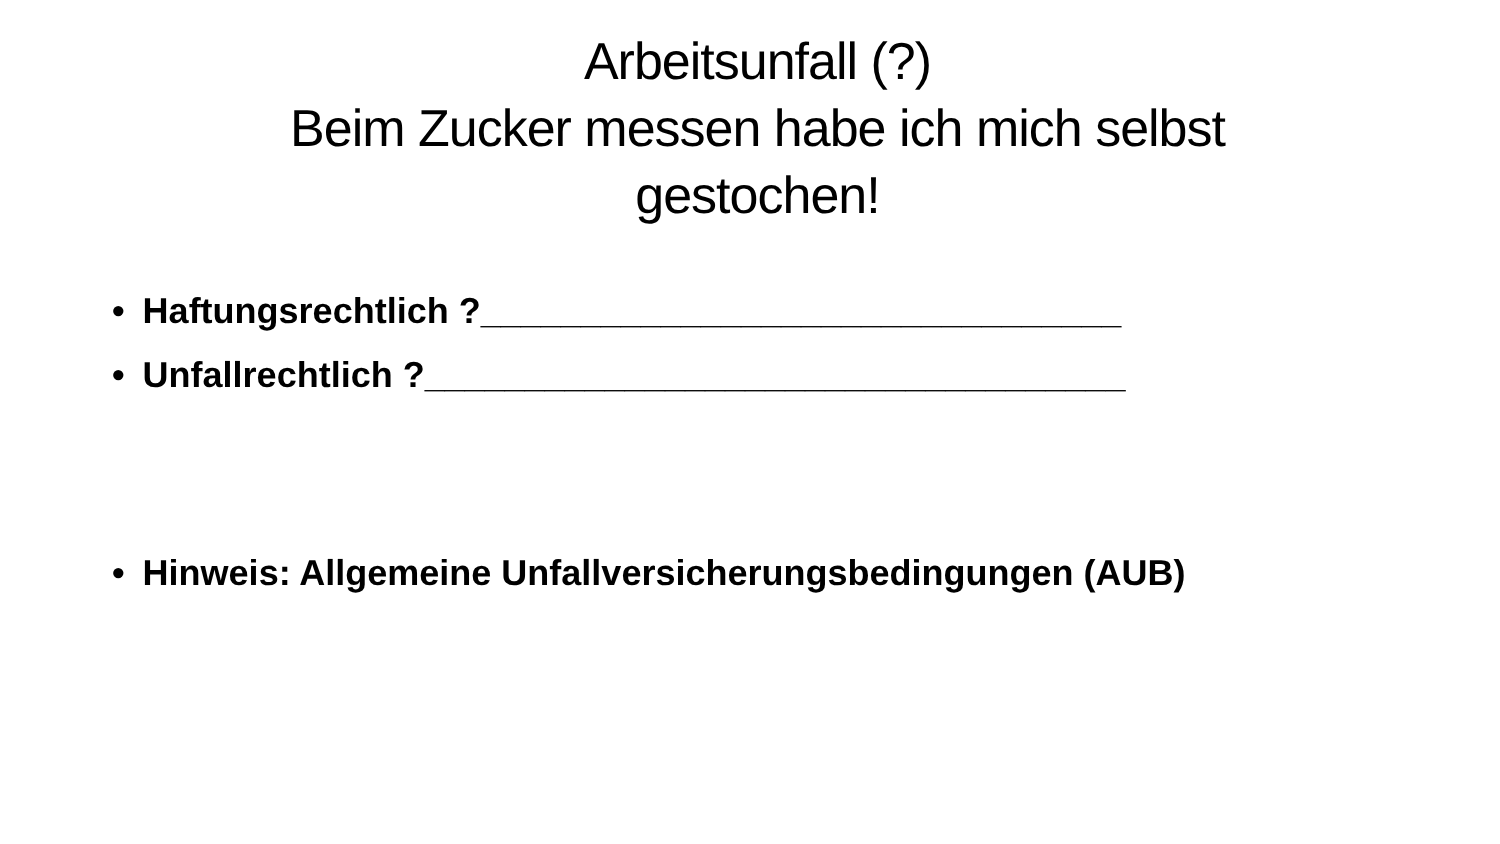Arbeitsunfall (?)
Beim Zucker messen habe ich mich selbst gestochen!
• Haftungsrechtlich ?________________________________
• Unfallrechtlich ?___________________________________
• Hinweis: Allgemeine Unfallversicherungsbedingungen (AUB)